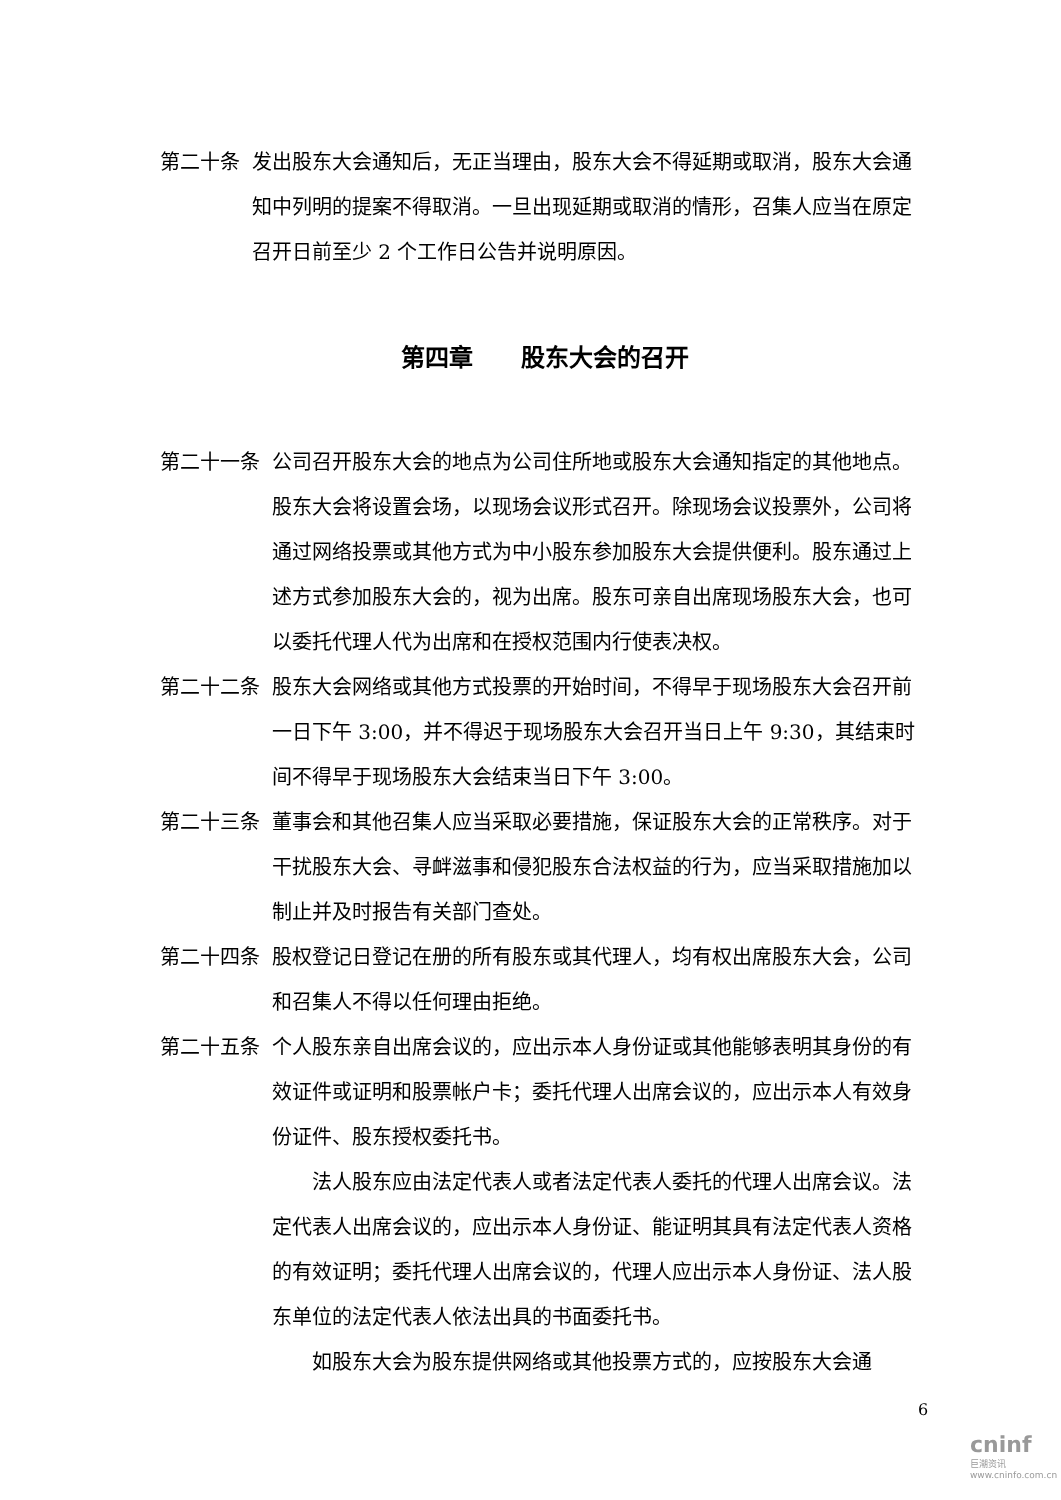第二十条 发出股东大会通知后，无正当理由，股东大会不得延期或取消，股东大会通知中列明的提案不得取消。一旦出现延期或取消的情形，召集人应当在原定召开日前至少 2 个工作日公告并说明原因。
第四章　　股东大会的召开
第二十一条 公司召开股东大会的地点为公司住所地或股东大会通知指定的其他地点。股东大会将设置会场，以现场会议形式召开。除现场会议投票外，公司将通过网络投票或其他方式为中小股东参加股东大会提供便利。股东通过上述方式参加股东大会的，视为出席。股东可亲自出席现场股东大会，也可以委托代理人代为出席和在授权范围内行使表决权。
第二十二条 股东大会网络或其他方式投票的开始时间，不得早于现场股东大会召开前一日下午 3:00，并不得迟于现场股东大会召开当日上午 9:30，其结束时间不得早于现场股东大会结束当日下午 3:00。
第二十三条 董事会和其他召集人应当采取必要措施，保证股东大会的正常秩序。对于干扰股东大会、寻衅滋事和侵犯股东合法权益的行为，应当采取措施加以制止并及时报告有关部门查处。
第二十四条 股权登记日登记在册的所有股东或其代理人，均有权出席股东大会，公司和召集人不得以任何理由拒绝。
第二十五条 个人股东亲自出席会议的，应出示本人身份证或其他能够表明其身份的有效证件或证明和股票帐户卡；委托代理人出席会议的，应出示本人有效身份证件、股东授权委托书。
法人股东应由法定代表人或者法定代表人委托的代理人出席会议。法定代表人出席会议的，应出示本人身份证、能证明其具有法定代表人资格的有效证明；委托代理人出席会议的，代理人应出示本人身份证、法人股东单位的法定代表人依法出具的书面委托书。
如股东大会为股东提供网络或其他投票方式的，应按股东大会通
6
cninf
巨潮资讯 www.cninfo.com.cn